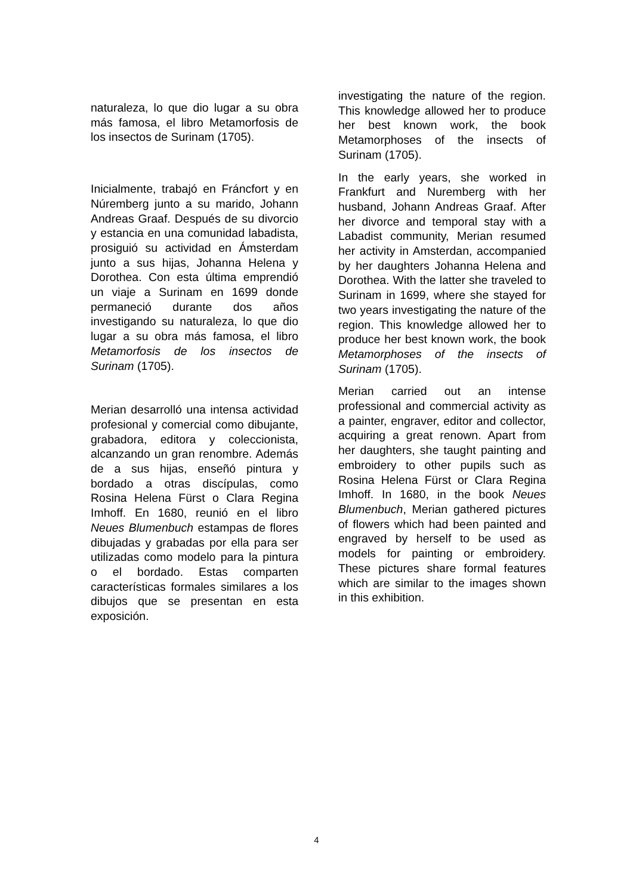naturaleza, lo que dio lugar a su obra más famosa, el libro Metamorfosis de los insectos de Surinam (1705).
Inicialmente, trabajó en Fráncfort y en Núremberg junto a su marido, Johann Andreas Graaf. Después de su divorcio y estancia en una comunidad labadista, prosiguió su actividad en Ámsterdam junto a sus hijas, Johanna Helena y Dorothea. Con esta última emprendió un viaje a Surinam en 1699 donde permaneció durante dos años investigando su naturaleza, lo que dio lugar a su obra más famosa, el libro Metamorfosis de los insectos de Surinam (1705).
Merian desarrolló una intensa actividad profesional y comercial como dibujante, grabadora, editora y coleccionista, alcanzando un gran renombre. Además de a sus hijas, enseñó pintura y bordado a otras discípulas, como Rosina Helena Fürst o Clara Regina Imhoff. En 1680, reunió en el libro Neues Blumenbuch estampas de flores dibujadas y grabadas por ella para ser utilizadas como modelo para la pintura o el bordado. Estas comparten características formales similares a los dibujos que se presentan en esta exposición.
investigating the nature of the region. This knowledge allowed her to produce her best known work, the book Metamorphoses of the insects of Surinam (1705).
In the early years, she worked in Frankfurt and Nuremberg with her husband, Johann Andreas Graaf. After her divorce and temporal stay with a Labadist community, Merian resumed her activity in Amsterdan, accompanied by her daughters Johanna Helena and Dorothea. With the latter she traveled to Surinam in 1699, where she stayed for two years investigating the nature of the region. This knowledge allowed her to produce her best known work, the book Metamorphoses of the insects of Surinam (1705).
Merian carried out an intense professional and commercial activity as a painter, engraver, editor and collector, acquiring a great renown. Apart from her daughters, she taught painting and embroidery to other pupils such as Rosina Helena Fürst or Clara Regina Imhoff. In 1680, in the book Neues Blumenbuch, Merian gathered pictures of flowers which had been painted and engraved by herself to be used as models for painting or embroidery. These pictures share formal features which are similar to the images shown in this exhibition.
4